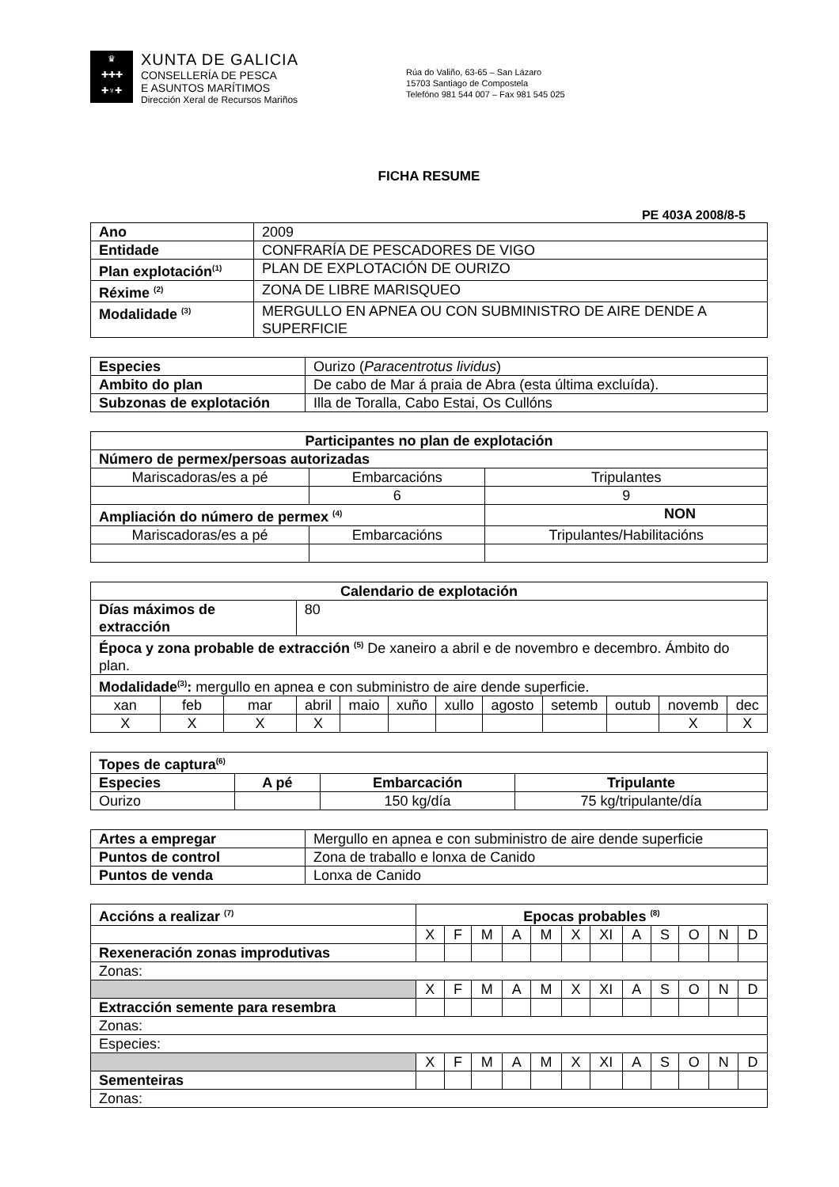♛
✚✚✚
✚♆✚
XUNTA DE GALICIA
CONSELLERÍA DE PESCA
E ASUNTOS MARÍTIMOS
Dirección Xeral de Recursos Mariños
Rúa do Valiño, 63-65 – San Lázaro
15703 Santiago de Compostela
Telefóno 981 544 007 – Fax 981 545 025
FICHA RESUME
PE 403A 2008/8-5
| Ano | 2009 |
| Entidade | CONFRARÍA DE PESCADORES DE VIGO |
| Plan explotación<sup>(1)</sup> | PLAN DE EXPLOTACIÓN DE OURIZO |
| Réxime <sup>(2)</sup> | ZONA DE LIBRE MARISQUEO |
| Modalidade <sup>(3)</sup> | MERGULLO EN APNEA OU CON SUBMINISTRO DE AIRE DENDE A SUPERFICIE |
| Especies | Ourizo ( Paracentrotus lividus ) |
| Ambito do plan | De cabo de Mar á praia de Abra (esta última excluída). |
| Subzonas de explotación | Illa de Toralla, Cabo Estai, Os Cullóns |
| Participantes no plan de explotación | | | |
| --- | --- | --- | --- |
| Número de permex/persoas autorizadas | | | |
| Mariscadoras/es a pé | Embarcacións | | Tripulantes |
| | 6 | | 9 |
| Ampliación do número de permex <sup>(4)</sup> | | NON | |
| Mariscadoras/es a pé | Embarcacións | | Tripulantes/Habilitacións |
| Calendario de explotación | | | | | | | | | | | |
| --- | --- | --- | --- | --- | --- | --- | --- | --- | --- | --- | --- |
| Días máximos de extracción | | | 80 | | | | | | | | |
| Época y zona probable de extracción <sup>(5)</sup> De xaneiro a abril e de novembro e decembro. Ámbito do plan. | | | | | | | | | | | |
| Modalidade<sup>(3)</sup>: mergullo en apnea e con subministro de aire dende superficie. | | | | | | | | | | | |
| xan | feb | mar | abril | maio | xuño | xullo | agosto | setemb | outub | novemb | dec |
| X | X | X | X | | | | | | | X | X |
| Topes de captura<sup>(6)</sup> | | | |
| --- | --- | --- | --- |
| Especies | A pé | Embarcación | Tripulante |
| Ourizo | | 150 kg/día | 75 kg/tripulante/día |
| Artes a empregar | Mergullo en apnea e con subministro de aire dende superficie |
| Puntos de control | Zona de traballo e lonxa de Canido |
| Puntos de venda | Lonxa de Canido |
| Accións a realizar <sup>(7)</sup> | Epocas probables <sup>(8)</sup> | | | | | | | | | | | |
| --- | --- | --- | --- | --- | --- | --- | --- | --- | --- | --- | --- | --- |
| | X | F | M | A | M | X | XI | A | S | O | N | D |
| Rexeneración zonas improdutivas | | | | | | | | | | | | |
| Zonas: | | | | | | | | | | | | |
| | X | F | M | A | M | X | XI | A | S | O | N | D |
| Extracción semente para resembra | | | | | | | | | | | | |
| Zonas: | | | | | | | | | | | | |
| Especies: | | | | | | | | | | | | |
| | X | F | M | A | M | X | XI | A | S | O | N | D |
| Sementeiras | | | | | | | | | | | | |
| Zonas: | | | | | | | | | | | | |